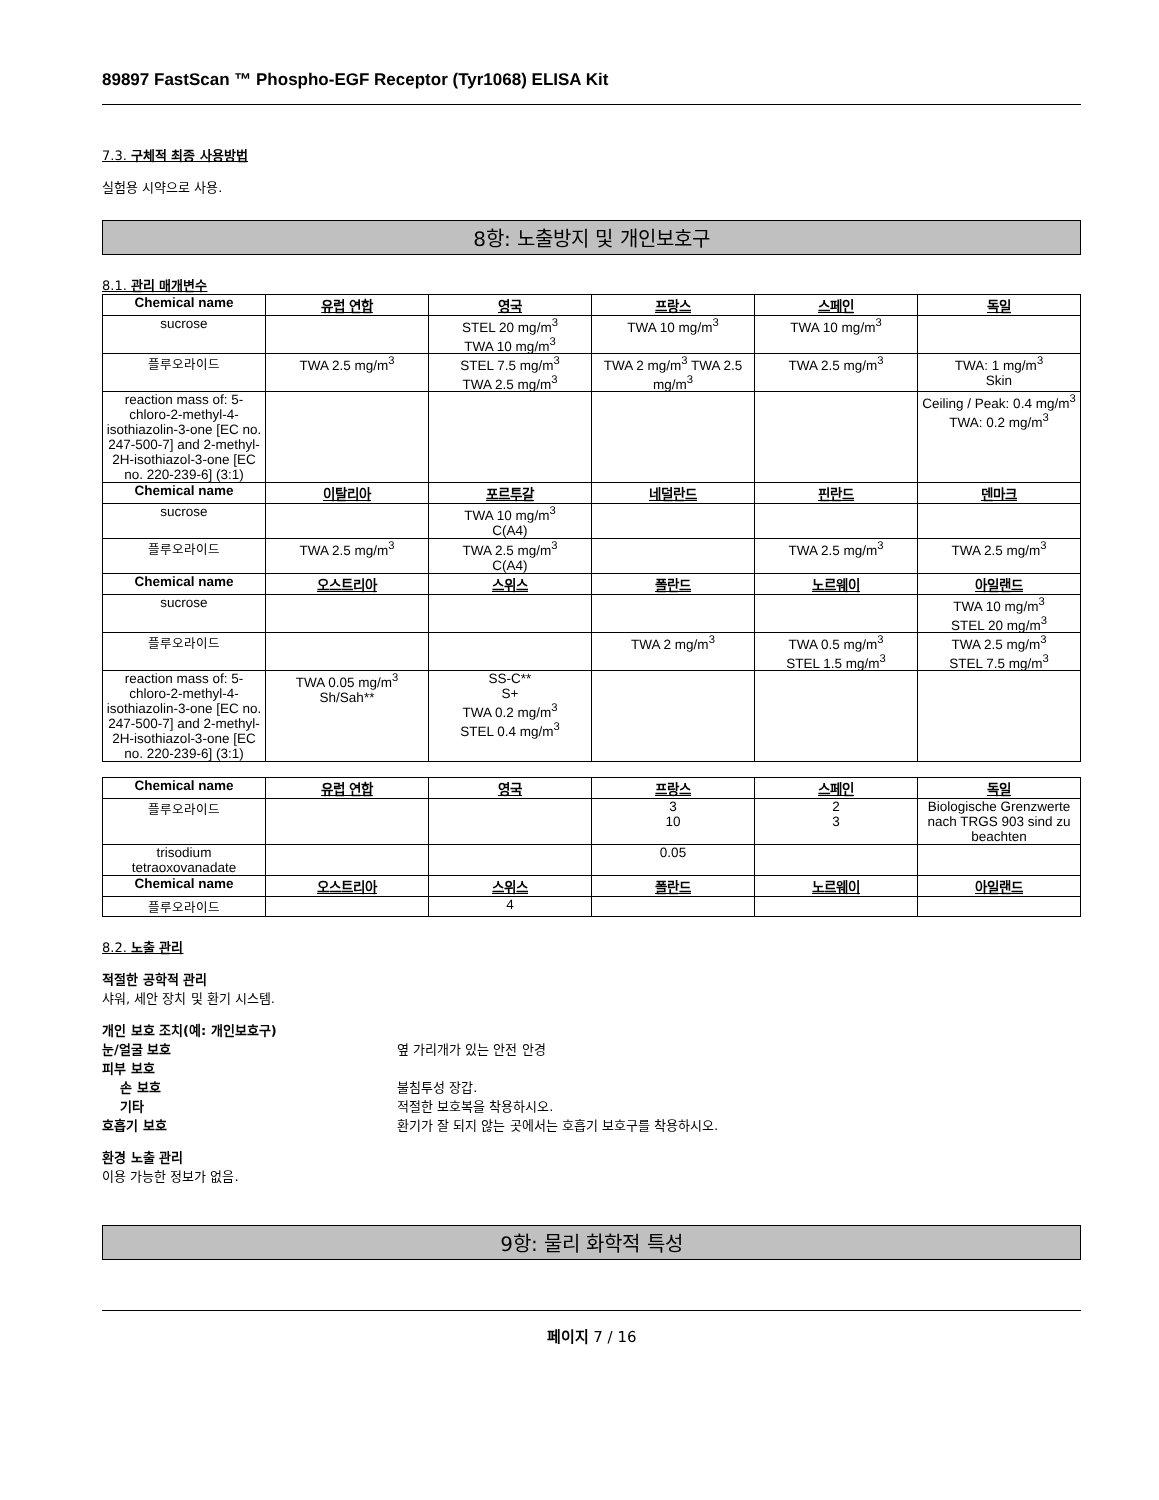89897 FastScan ™ Phospho-EGF Receptor (Tyr1068) ELISA Kit
7.3. 구체적 최종 사용방법
실험용 시약으로 사용.
8항: 노출방지 및 개인보호구
8.1. 관리 매개변수
| Chemical name | 유럽 연합 | 영국 | 프랑스 | 스페인 | 독일 |
| --- | --- | --- | --- | --- | --- |
| sucrose | | STEL 20 mg/m<sup>3</sup> TWA 10 mg/m<sup>3</sup> | TWA 10 mg/m<sup>3</sup> | TWA 10 mg/m<sup>3</sup> | |
| 플루오라이드 | TWA 2.5 mg/m<sup>3</sup> | STEL 7.5 mg/m<sup>3</sup> TWA 2.5 mg/m<sup>3</sup> | TWA 2 mg/m<sup>3</sup> TWA 2.5 mg/m<sup>3</sup> | TWA 2.5 mg/m<sup>3</sup> | TWA: 1 mg/m<sup>3</sup> Skin |
| reaction mass of: 5-chloro-2-methyl-4-isothiazolin-3-one [EC no. 247-500-7] and 2-methyl-2H-isothiazol-3-one [EC no. 220-239-6] (3:1) | | | | | Ceiling / Peak: 0.4 mg/m<sup>3</sup> TWA: 0.2 mg/m<sup>3</sup> |
| Chemical name | 이탈리아 | 포르투갈 | 네덜란드 | 핀란드 | 덴마크 |
| sucrose | | TWA 10 mg/m<sup>3</sup> C(A4) | | | |
| 플루오라이드 | TWA 2.5 mg/m<sup>3</sup> | TWA 2.5 mg/m<sup>3</sup> C(A4) | | TWA 2.5 mg/m<sup>3</sup> | TWA 2.5 mg/m<sup>3</sup> |
| Chemical name | 오스트리아 | 스위스 | 폴란드 | 노르웨이 | 아일랜드 |
| sucrose | | | | | TWA 10 mg/m<sup>3</sup> STEL 20 mg/m<sup>3</sup> |
| 플루오라이드 | | | TWA 2 mg/m<sup>3</sup> | TWA 0.5 mg/m<sup>3</sup> STEL 1.5 mg/m<sup>3</sup> | TWA 2.5 mg/m<sup>3</sup> STEL 7.5 mg/m<sup>3</sup> |
| reaction mass of: 5-chloro-2-methyl-4-isothiazolin-3-one [EC no. 247-500-7] and 2-methyl-2H-isothiazol-3-one [EC no. 220-239-6] (3:1) | TWA 0.05 mg/m<sup>3</sup> Sh/Sah** | SS-C** S+ TWA 0.2 mg/m<sup>3</sup> STEL 0.4 mg/m<sup>3</sup> | | | |
| Chemical name | 유럽 연합 | 영국 | 프랑스 | 스페인 | 독일 |
| --- | --- | --- | --- | --- | --- |
| 플루오라이드 | | | 3 10 | 2 3 | Biologische Grenzwerte nach TRGS 903 sind zu beachten |
| trisodium tetraoxovanadate | | | 0.05 | | |
| Chemical name | 오스트리아 | 스위스 | 폴란드 | 노르웨이 | 아일랜드 |
| 플루오라이드 | | 4 | | | |
8.2. 노출 관리
적절한 공학적 관리
샤워, 세안 장치 및 환기 시스템.
개인 보호 조치(예: 개인보호구)
눈/얼굴 보호 옆 가리개가 있는 안전 안경
피부 보호
손 보호 불침투성 장갑.
기타 적절한 보호복을 착용하시오.
호흡기 보호 환기가 잘 되지 않는 곳에서는 호흡기 보호구를 착용하시오.
환경 노출 관리
이용 가능한 정보가 없음.
9항: 물리 화학적 특성
페이지 7 / 16